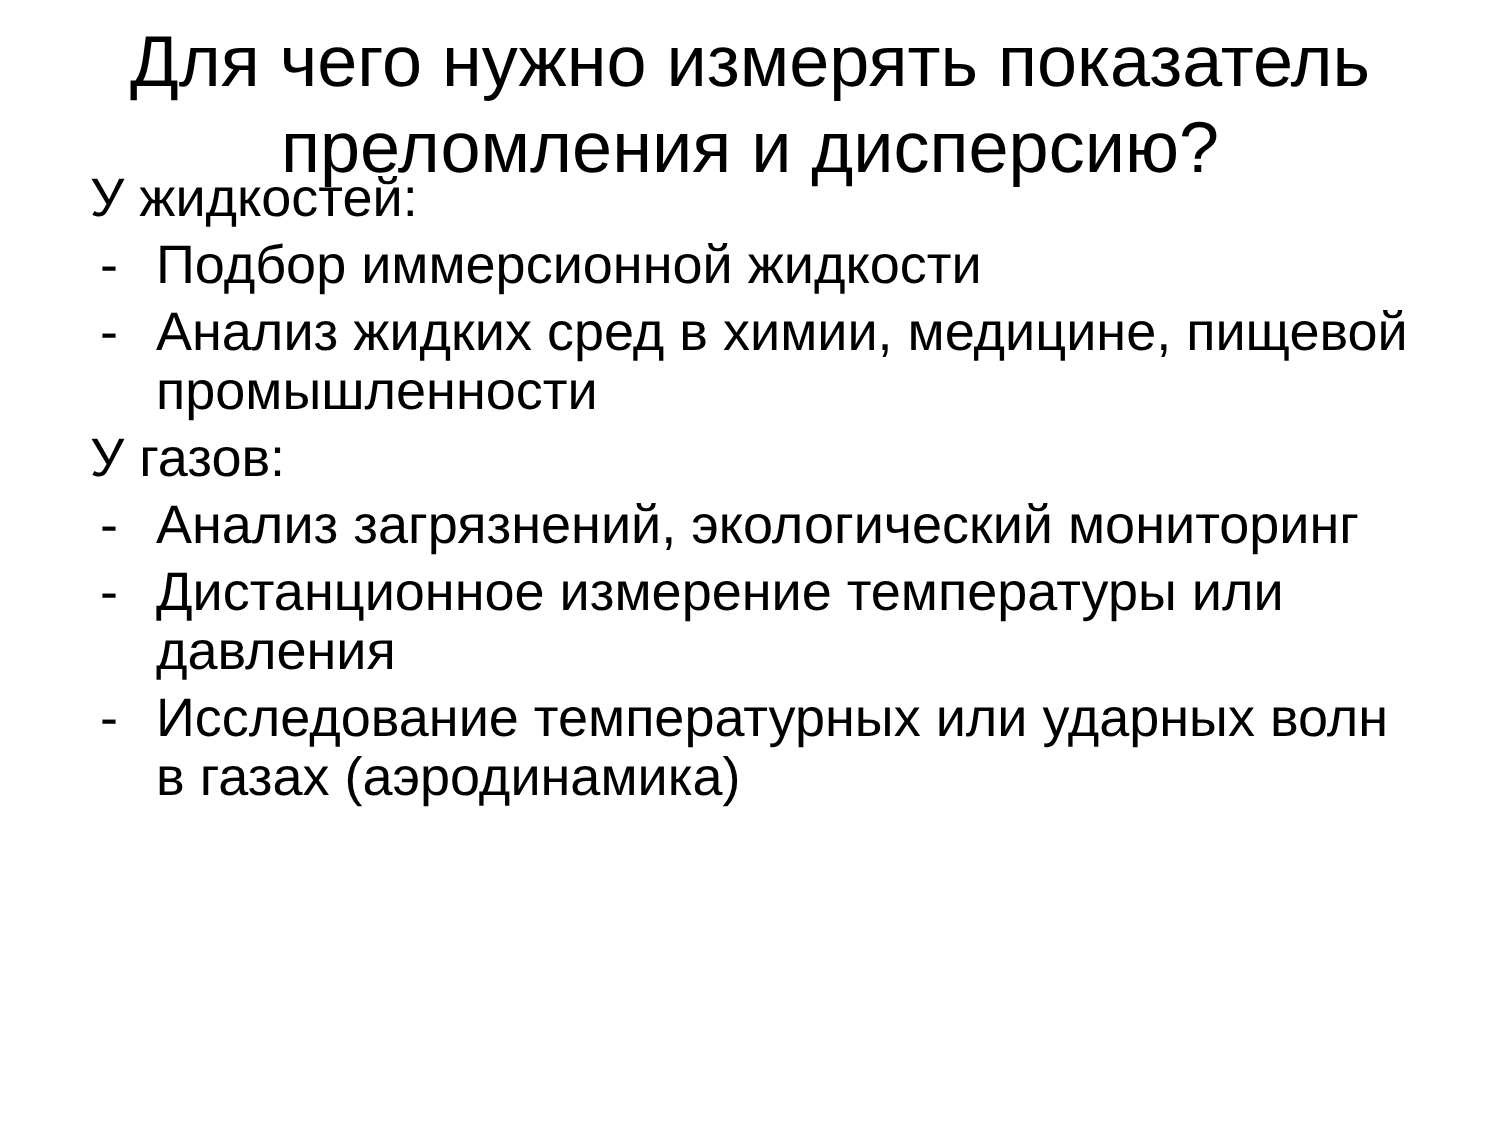Для чего нужно измерять показатель преломления и дисперсию?
У жидкостей:
- Подбор иммерсионной жидкости
- Анализ жидких сред в химии, медицине, пищевой промышленности
У газов:
- Анализ загрязнений, экологический мониторинг
- Дистанционное измерение температуры или давления
- Исследование температурных или ударных волн в газах (аэродинамика)